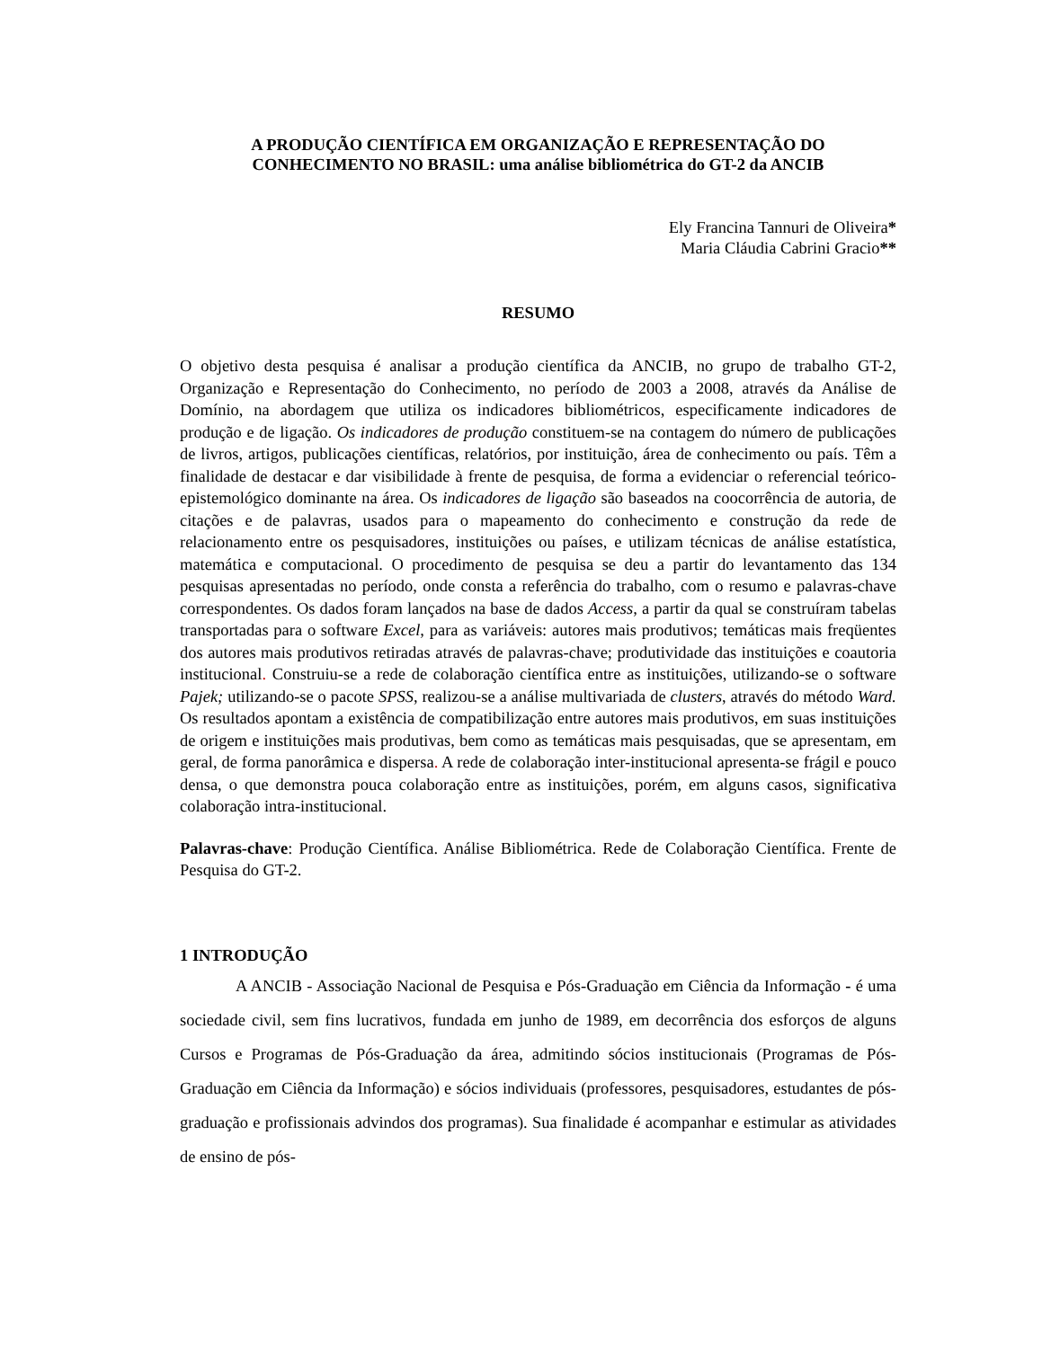A PRODUÇÃO CIENTÍFICA EM ORGANIZAÇÃO E REPRESENTAÇÃO DO CONHECIMENTO NO BRASIL: uma análise bibliométrica do GT-2 da ANCIB
Ely Francina Tannuri de Oliveira*
Maria Cláudia Cabrini Gracio**
RESUMO
O objetivo desta pesquisa é analisar a produção científica da ANCIB, no grupo de trabalho GT-2, Organização e Representação do Conhecimento, no período de 2003 a 2008, através da Análise de Domínio, na abordagem que utiliza os indicadores bibliométricos, especificamente indicadores de produção e de ligação. Os indicadores de produção constituem-se na contagem do número de publicações de livros, artigos, publicações científicas, relatórios, por instituição, área de conhecimento ou país. Têm a finalidade de destacar e dar visibilidade à frente de pesquisa, de forma a evidenciar o referencial teórico-epistemológico dominante na área. Os indicadores de ligação são baseados na coocorrência de autoria, de citações e de palavras, usados para o mapeamento do conhecimento e construção da rede de relacionamento entre os pesquisadores, instituições ou países, e utilizam técnicas de análise estatística, matemática e computacional. O procedimento de pesquisa se deu a partir do levantamento das 134 pesquisas apresentadas no período, onde consta a referência do trabalho, com o resumo e palavras-chave correspondentes. Os dados foram lançados na base de dados Access, a partir da qual se construíram tabelas transportadas para o software Excel, para as variáveis: autores mais produtivos; temáticas mais freqüentes dos autores mais produtivos retiradas através de palavras-chave; produtividade das instituições e coautoria institucional. Construiu-se a rede de colaboração científica entre as instituições, utilizando-se o software Pajek; utilizando-se o pacote SPSS, realizou-se a análise multivariada de clusters, através do método Ward. Os resultados apontam a existência de compatibilização entre autores mais produtivos, em suas instituições de origem e instituições mais produtivas, bem como as temáticas mais pesquisadas, que se apresentam, em geral, de forma panorâmica e dispersa. A rede de colaboração inter-institucional apresenta-se frágil e pouco densa, o que demonstra pouca colaboração entre as instituições, porém, em alguns casos, significativa colaboração intra-institucional.
Palavras-chave: Produção Científica. Análise Bibliométrica. Rede de Colaboração Científica. Frente de Pesquisa do GT-2.
1 INTRODUÇÃO
A ANCIB - Associação Nacional de Pesquisa e Pós-Graduação em Ciência da Informação - é uma sociedade civil, sem fins lucrativos, fundada em junho de 1989, em decorrência dos esforços de alguns Cursos e Programas de Pós-Graduação da área, admitindo sócios institucionais (Programas de Pós-Graduação em Ciência da Informação) e sócios individuais (professores, pesquisadores, estudantes de pós-graduação e profissionais advindos dos programas). Sua finalidade é acompanhar e estimular as atividades de ensino de pós-